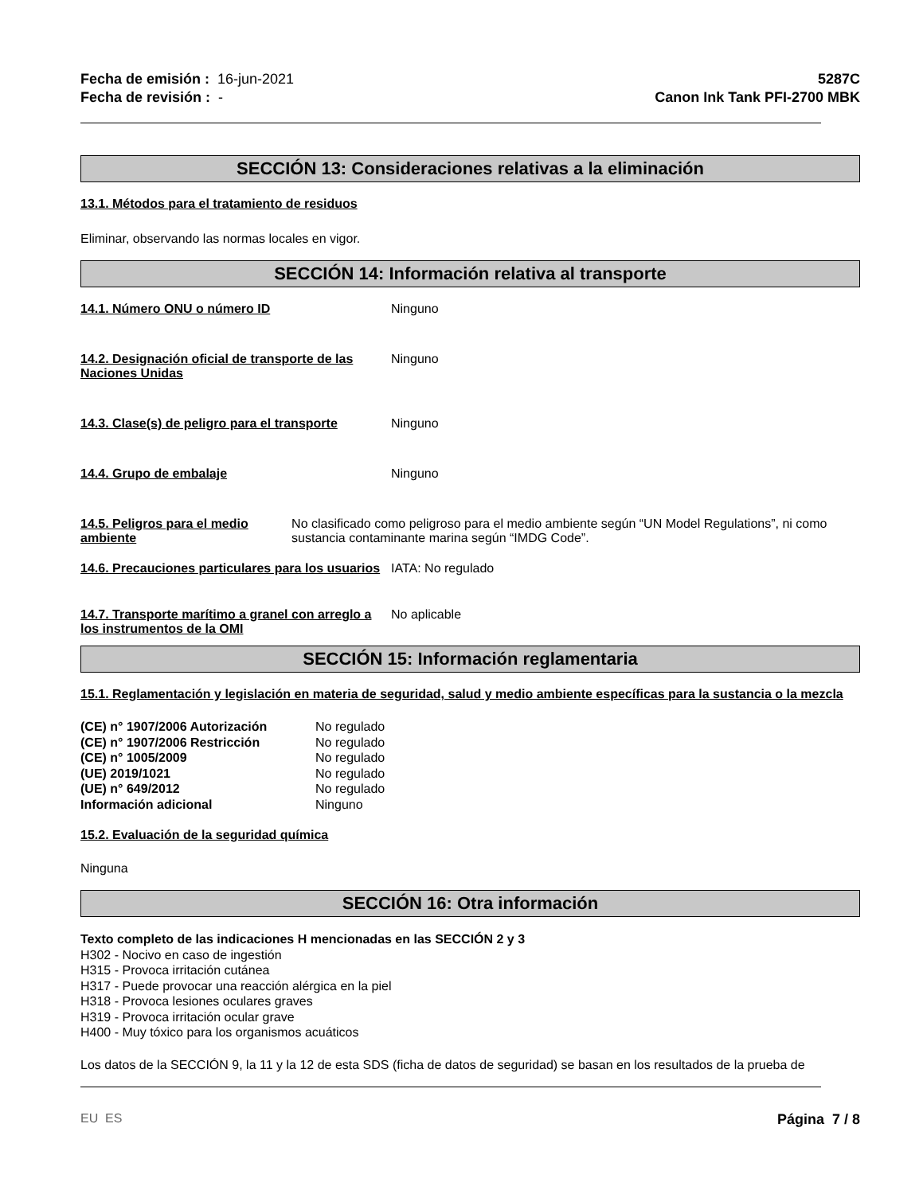Fecha de emisión : 16-jun-2021
Fecha de revisión : -
5287C
Canon Ink Tank PFI-2700 MBK
SECCIÓN 13: Consideraciones relativas a la eliminación
13.1. Métodos para el tratamiento de residuos
Eliminar, observando las normas locales en vigor.
SECCIÓN 14: Información relativa al transporte
14.1. Número ONU o número ID Ninguno
14.2. Designación oficial de transporte de las Naciones Unidas
Ninguno
14.3. Clase(s) de peligro para el transporte
Ninguno
14.4. Grupo de embalaje Ninguno
14.5. Peligros para el medio ambiente No clasificado como peligroso para el medio ambiente según “UN Model Regulations”, ni como sustancia contaminante marina según “IMDG Code”.
14.6. Precauciones particulares para los usuarios
IATA: No regulado
14.7. Transporte marítimo a granel con arreglo a los instrumentos de la OMI
No aplicable
SECCIÓN 15: Información reglamentaria
15.1. Reglamentación y legislación en materia de seguridad, salud y medio ambiente específicas para la sustancia o la mezcla
(CE) n° 1907/2006 Autorización No regulado (CE) n° 1907/2006 Restricción No regulado (CE) n° 1005/2009 No regulado (UE) 2019/1021 No regulado (UE) n° 649/2012 No regulado Información adicional Ninguno
15.2. Evaluación de la seguridad química
Ninguna
SECCIÓN 16: Otra información
Texto completo de las indicaciones H mencionadas en las SECCIÓN 2 y 3
H302 - Nocivo en caso de ingestión
H315 - Provoca irritación cutánea
H317 - Puede provocar una reacción alérgica en la piel
H318 - Provoca lesiones oculares graves
H319 - Provoca irritación ocular grave
H400 - Muy tóxico para los organismos acuáticos
Los datos de la SECCIÓN 9, la 11 y la 12 de esta SDS (ficha de datos de seguridad) se basan en los resultados de la prueba de
EU ES Página 7 / 8